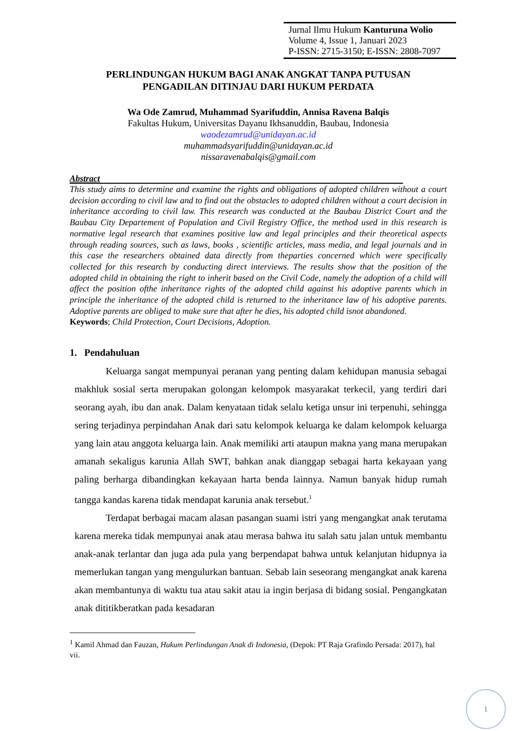Jurnal Ilmu Hukum Kanturuna Wolio
Volume 4, Issue 1, Januari 2023
P-ISSN: 2715-3150; E-ISSN: 2808-7097
PERLINDUNGAN HUKUM BAGI ANAK ANGKAT TANPA PUTUSAN
PENGADILAN DITINJAU DARI HUKUM PERDATA
Wa Ode Zamrud, Muhammad Syarifuddin, Annisa Ravena Balqis
Fakultas Hukum, Universitas Dayanu Ikhsanuddin, Baubau, Indonesia
waodezamrud@unidayan.ac.id
muhammadsyarifuddin@unidayan.ac.id
nissaravenabalqis@gmail.com
Abstract
This study aims to determine and examine the rights and obligations of adopted children without a court decision according to civil law and to find out the obstacles to adopted children without a court decision in inheritance according to civil law. This research was conducted at the Baubau District Court and the Baubau City Departement of Population and Civil Registry Office, the method used in this research is normative legal research that examines positive law and legal principles and their theoretical aspects through reading sources, such as laws, books , scientific articles, mass media, and legal journals and in this case the researchers obtained data directly from theparties concerned which were specifically collected for this research by conducting direct interviews. The results show that the position of the adopted child in obtaining the right to inherit based on the Civil Code, namely the adoption of a child will affect the position ofthe inheritance rights of the adopted child against his adoptive parents which in principle the inheritance of the adopted child is returned to the inheritance law of his adoptive parents. Adoptive parents are obliged to make sure that after he dies, his adopted child isnot abandoned.
Keywords; Child Protection, Court Decisions, Adoption.
1. Pendahuluan
Keluarga sangat mempunyai peranan yang penting dalam kehidupan manusia sebagai makhluk sosial serta merupakan golongan kelompok masyarakat terkecil, yang terdiri dari seorang ayah, ibu dan anak. Dalam kenyataan tidak selalu ketiga unsur ini terpenuhi, sehingga sering terjadinya perpindahan Anak dari satu kelompok keluarga ke dalam kelompok keluarga yang lain atau anggota keluarga lain. Anak memiliki arti ataupun makna yang mana merupakan amanah sekaligus karunia Allah SWT, bahkan anak dianggap sebagai harta kekayaan yang paling berharga dibandingkan kekayaan harta benda lainnya. Namun banyak hidup rumah tangga kandas karena tidak mendapat karunia anak tersebut.<sup>1</sup>
Terdapat berbagai macam alasan pasangan suami istri yang mengangkat anak terutama karena mereka tidak mempunyai anak atau merasa bahwa itu salah satu jalan untuk membantu anak-anak terlantar dan juga ada pula yang berpendapat bahwa untuk kelanjutan hidupnya ia memerlukan tangan yang mengulurkan bantuan. Sebab lain seseorang mengangkat anak karena akan membantunya di waktu tua atau sakit atau ia ingin berjasa di bidang sosial. Pengangkatan anak dititikberatkan pada kesadaran
<sup>1</sup> Kamil Ahmad dan Fauzan, Hukum Perlindungan Anak di Indonesia, (Depok: PT Raja Grafindo Persada: 2017), hal vii.
1